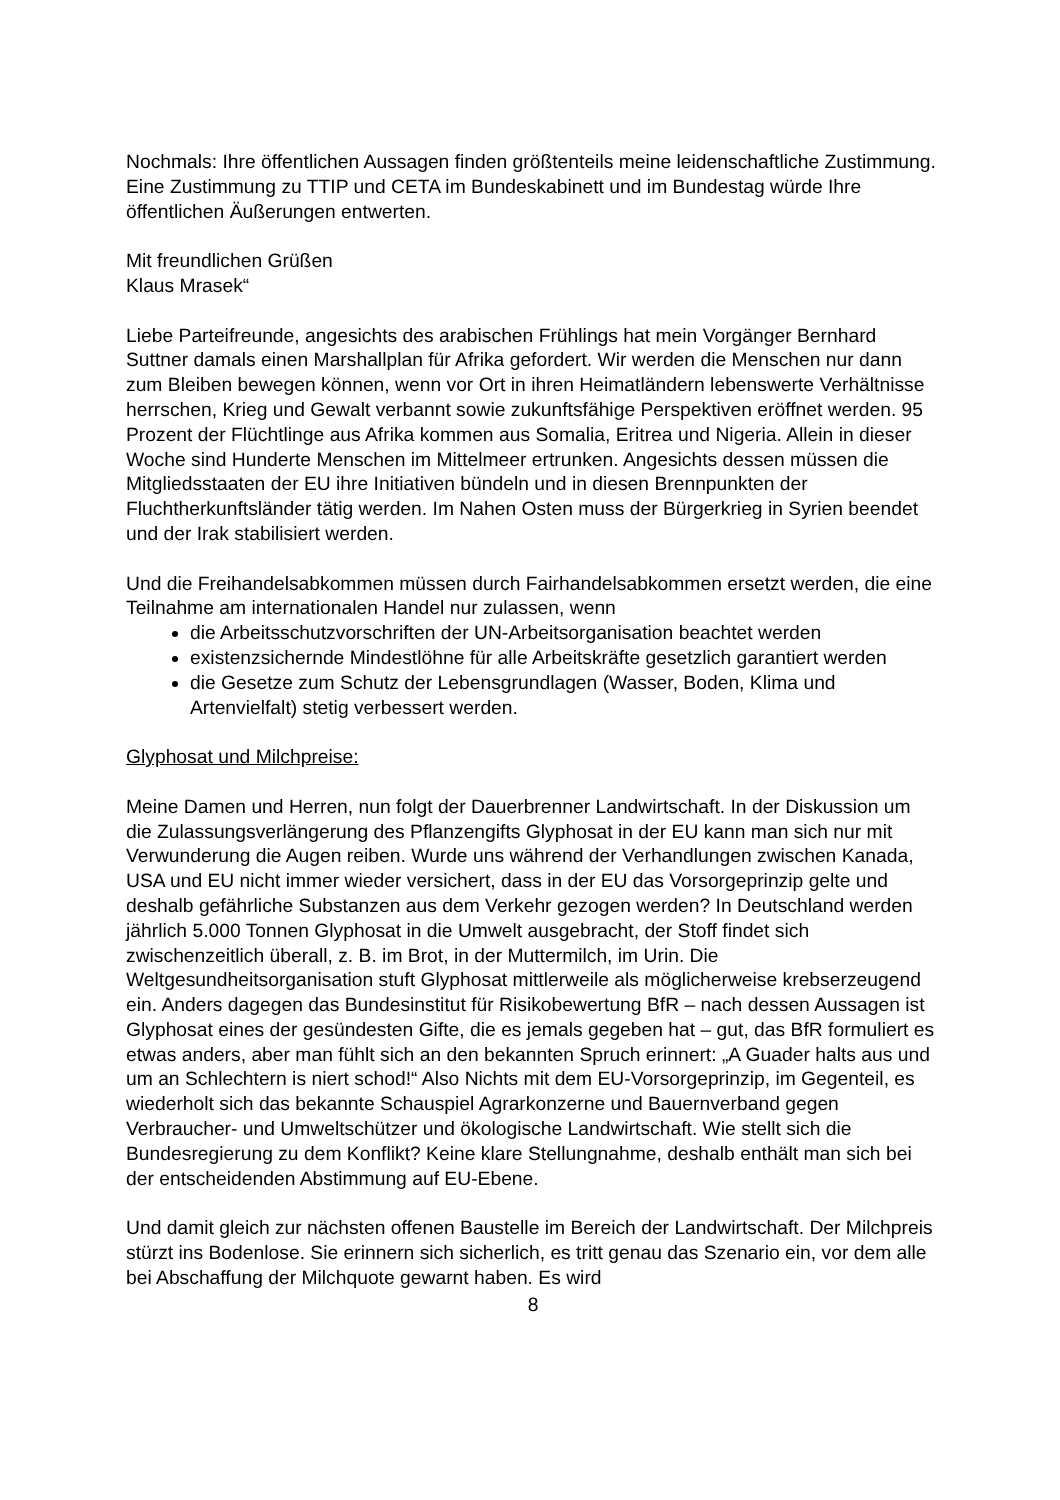Nochmals: Ihre öffentlichen Aussagen finden größtenteils meine leidenschaftliche Zustimmung. Eine Zustimmung zu TTIP und CETA im Bundeskabinett und im Bundestag würde Ihre öffentlichen Äußerungen entwerten.
Mit freundlichen Grüßen
Klaus Mrasek“
Liebe Parteifreunde, angesichts des arabischen Frühlings hat mein Vorgänger Bernhard Suttner damals einen Marshallplan für Afrika gefordert. Wir werden die Menschen nur dann zum Bleiben bewegen können, wenn vor Ort in ihren Heimatländern lebenswerte Verhältnisse herrschen, Krieg und Gewalt verbannt sowie zukunftsfähige Perspektiven eröffnet werden. 95 Prozent der Flüchtlinge aus Afrika kommen aus Somalia, Eritrea und Nigeria. Allein in dieser Woche sind Hunderte Menschen im Mittelmeer ertrunken. Angesichts dessen müssen die Mitgliedsstaaten der EU ihre Initiativen bündeln und in diesen Brennpunkten der Fluchtherkunftsländer tätig werden. Im Nahen Osten muss der Bürgerkrieg in Syrien beendet und der Irak stabilisiert werden.
Und die Freihandelsabkommen müssen durch Fairhandelsabkommen ersetzt werden, die eine Teilnahme am internationalen Handel nur zulassen, wenn
die Arbeitsschutzvorschriften der UN-Arbeitsorganisation beachtet werden
existenzsichernde Mindestlöhne für alle Arbeitskräfte gesetzlich garantiert werden
die Gesetze zum Schutz der Lebensgrundlagen (Wasser, Boden, Klima und Artenvielfalt) stetig verbessert werden.
Glyphosat und Milchpreise:
Meine Damen und Herren, nun folgt der Dauerbrenner Landwirtschaft. In der Diskussion um die Zulassungsverlängerung des Pflanzengifts Glyphosat in der EU kann man sich nur mit Verwunderung die Augen reiben. Wurde uns während der Verhandlungen zwischen Kanada, USA und EU nicht immer wieder versichert, dass in der EU das Vorsorgeprinzip gelte und deshalb gefährliche Substanzen aus dem Verkehr gezogen werden? In Deutschland werden jährlich 5.000 Tonnen Glyphosat in die Umwelt ausgebracht, der Stoff findet sich zwischenzeitlich überall, z. B. im Brot, in der Muttermilch, im Urin. Die Weltgesundheitsorganisation stuft Glyphosat mittlerweile als möglicherweise krebserzeugend ein. Anders dagegen das Bundesinstitut für Risikobewertung BfR – nach dessen Aussagen ist Glyphosat eines der gesündesten Gifte, die es jemals gegeben hat – gut, das BfR formuliert es etwas anders, aber man fühlt sich an den bekannten Spruch erinnert: „A Guader halts aus und um an Schlechtern is niert schod!“ Also Nichts mit dem EU-Vorsorgeprinzip, im Gegenteil, es wiederholt sich das bekannte Schauspiel Agrarkonzerne und Bauernverband gegen Verbraucher- und Umweltschützer und ökologische Landwirtschaft. Wie stellt sich die Bundesregierung zu dem Konflikt? Keine klare Stellungnahme, deshalb enthält man sich bei der entscheidenden Abstimmung auf EU-Ebene.
Und damit gleich zur nächsten offenen Baustelle im Bereich der Landwirtschaft. Der Milchpreis stürzt ins Bodenlose. Sie erinnern sich sicherlich, es tritt genau das Szenario ein, vor dem alle bei Abschaffung der Milchquote gewarnt haben. Es wird
8